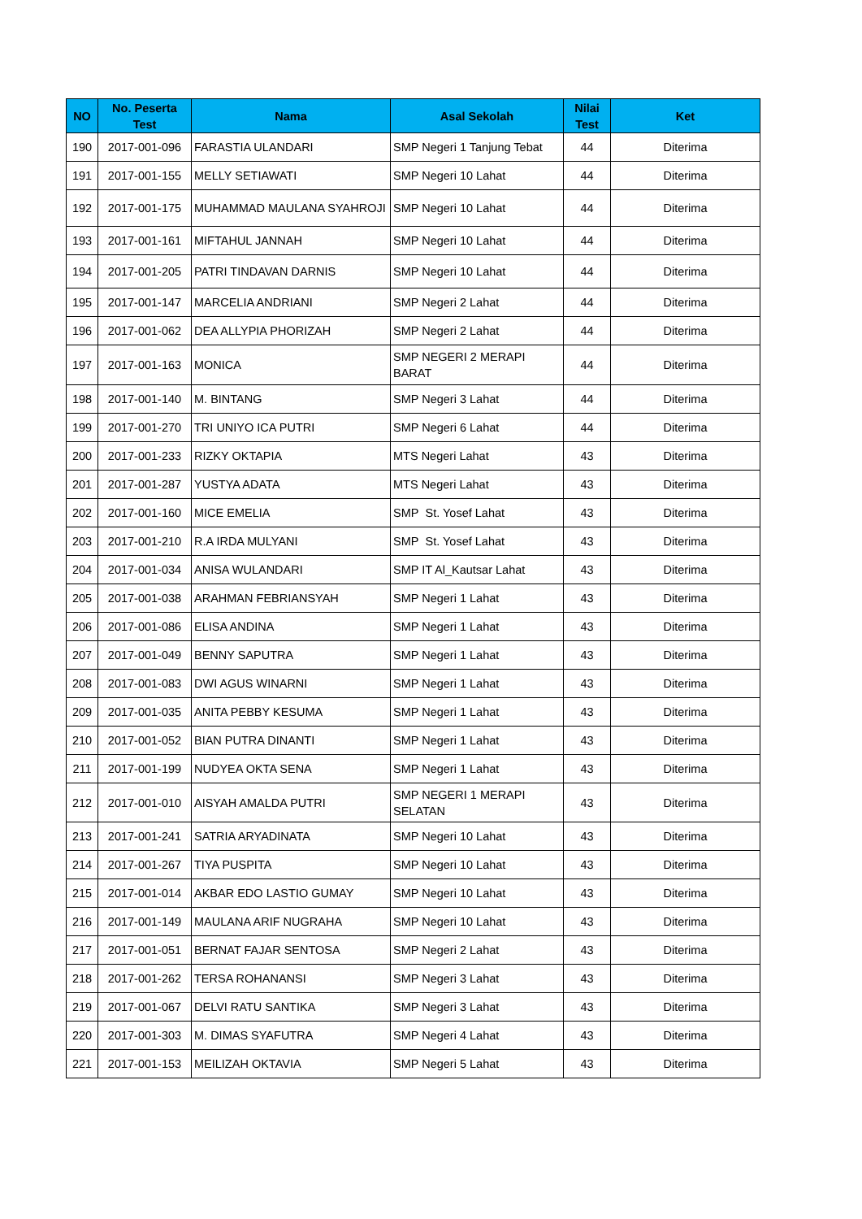| NO | No. Peserta Test | Nama | Asal Sekolah | Nilai Test | Ket |
| --- | --- | --- | --- | --- | --- |
| 190 | 2017-001-096 | FARASTIA ULANDARI | SMP Negeri 1 Tanjung Tebat | 44 | Diterima |
| 191 | 2017-001-155 | MELLY SETIAWATI | SMP Negeri 10 Lahat | 44 | Diterima |
| 192 | 2017-001-175 | MUHAMMAD MAULANA SYAHROJI | SMP Negeri 10 Lahat | 44 | Diterima |
| 193 | 2017-001-161 | MIFTAHUL JANNAH | SMP Negeri 10 Lahat | 44 | Diterima |
| 194 | 2017-001-205 | PATRI TINDAVAN DARNIS | SMP Negeri 10 Lahat | 44 | Diterima |
| 195 | 2017-001-147 | MARCELIA ANDRIANI | SMP Negeri 2 Lahat | 44 | Diterima |
| 196 | 2017-001-062 | DEA ALLYPIA PHORIZAH | SMP Negeri 2 Lahat | 44 | Diterima |
| 197 | 2017-001-163 | MONICA | SMP NEGERI 2 MERAPI BARAT | 44 | Diterima |
| 198 | 2017-001-140 | M. BINTANG | SMP Negeri 3 Lahat | 44 | Diterima |
| 199 | 2017-001-270 | TRI UNIYO ICA PUTRI | SMP Negeri 6 Lahat | 44 | Diterima |
| 200 | 2017-001-233 | RIZKY OKTAPIA | MTS Negeri Lahat | 43 | Diterima |
| 201 | 2017-001-287 | YUSTYA ADATA | MTS Negeri Lahat | 43 | Diterima |
| 202 | 2017-001-160 | MICE EMELIA | SMP St. Yosef Lahat | 43 | Diterima |
| 203 | 2017-001-210 | R.A IRDA MULYANI | SMP St. Yosef Lahat | 43 | Diterima |
| 204 | 2017-001-034 | ANISA WULANDARI | SMP IT Al_Kautsar Lahat | 43 | Diterima |
| 205 | 2017-001-038 | ARAHMAN FEBRIANSYAH | SMP Negeri 1 Lahat | 43 | Diterima |
| 206 | 2017-001-086 | ELISA ANDINA | SMP Negeri 1 Lahat | 43 | Diterima |
| 207 | 2017-001-049 | BENNY SAPUTRA | SMP Negeri 1 Lahat | 43 | Diterima |
| 208 | 2017-001-083 | DWI AGUS WINARNI | SMP Negeri 1 Lahat | 43 | Diterima |
| 209 | 2017-001-035 | ANITA PEBBY KESUMA | SMP Negeri 1 Lahat | 43 | Diterima |
| 210 | 2017-001-052 | BIAN PUTRA DINANTI | SMP Negeri 1 Lahat | 43 | Diterima |
| 211 | 2017-001-199 | NUDYEA OKTA SENA | SMP Negeri 1 Lahat | 43 | Diterima |
| 212 | 2017-001-010 | AISYAH AMALDA PUTRI | SMP NEGERI 1 MERAPI SELATAN | 43 | Diterima |
| 213 | 2017-001-241 | SATRIA ARYADINATA | SMP Negeri 10 Lahat | 43 | Diterima |
| 214 | 2017-001-267 | TIYA PUSPITA | SMP Negeri 10 Lahat | 43 | Diterima |
| 215 | 2017-001-014 | AKBAR EDO LASTIO GUMAY | SMP Negeri 10 Lahat | 43 | Diterima |
| 216 | 2017-001-149 | MAULANA ARIF NUGRAHA | SMP Negeri 10 Lahat | 43 | Diterima |
| 217 | 2017-001-051 | BERNAT FAJAR SENTOSA | SMP Negeri 2 Lahat | 43 | Diterima |
| 218 | 2017-001-262 | TERSA ROHANANSI | SMP Negeri 3 Lahat | 43 | Diterima |
| 219 | 2017-001-067 | DELVI RATU SANTIKA | SMP Negeri 3 Lahat | 43 | Diterima |
| 220 | 2017-001-303 | M. DIMAS SYAFUTRA | SMP Negeri 4 Lahat | 43 | Diterima |
| 221 | 2017-001-153 | MEILIZAH OKTAVIA | SMP Negeri 5 Lahat | 43 | Diterima |